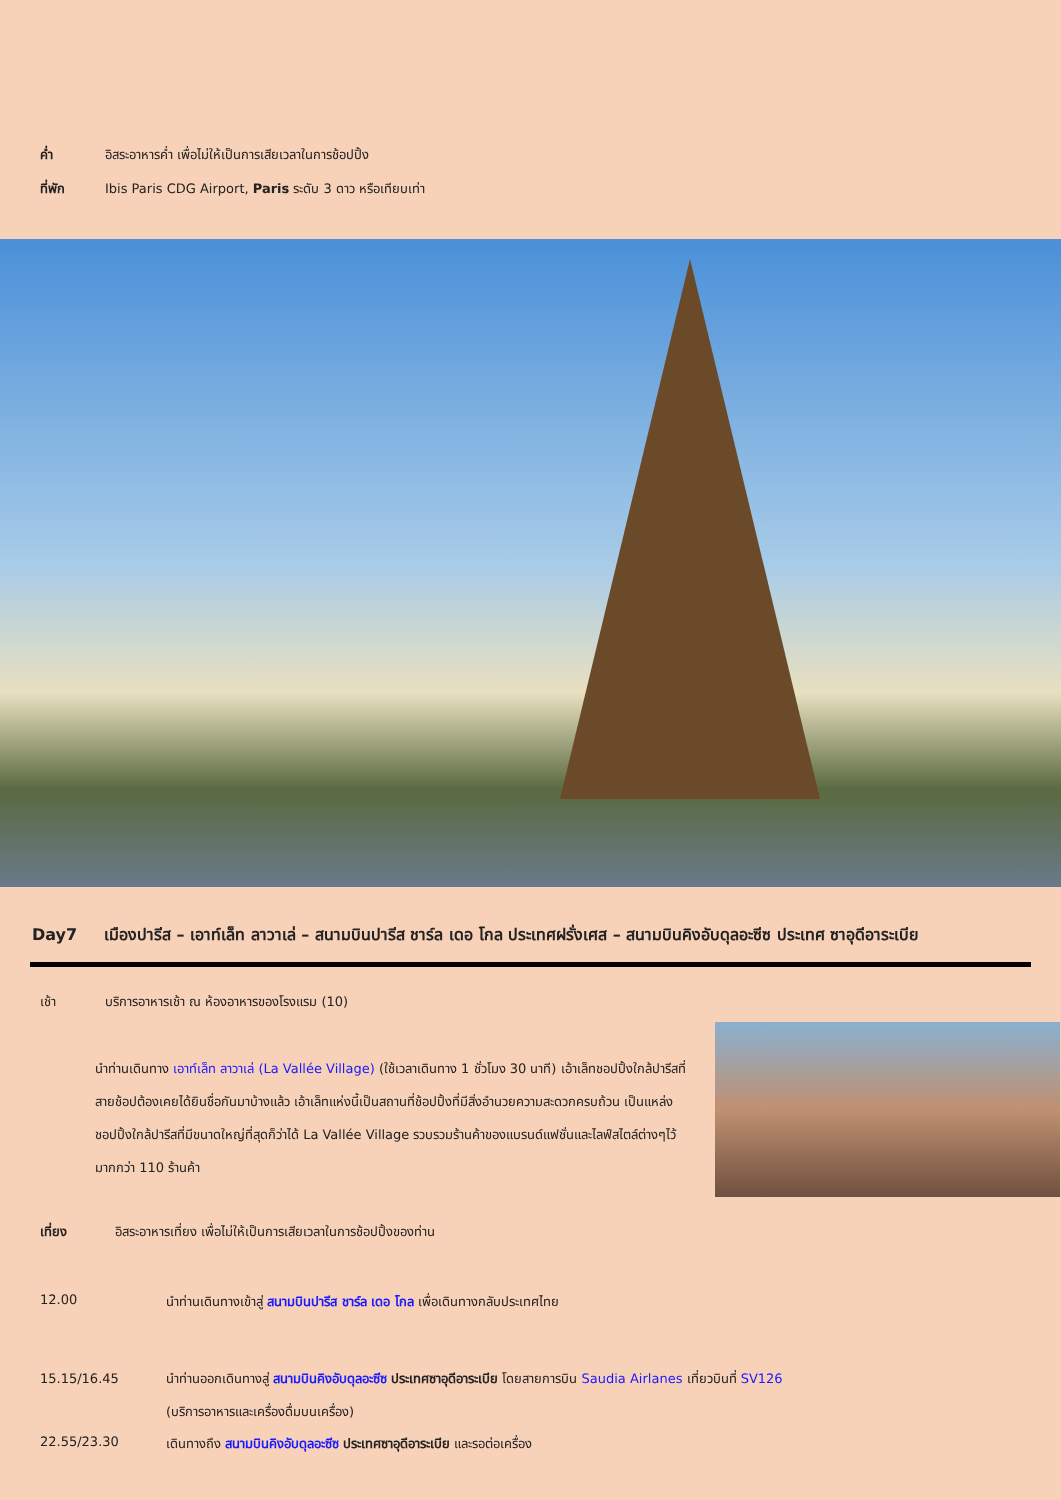ค่ำ อิสระอาหารค่ำ เพื่อไม่ให้เป็นการเสียเวลาในการช้อปปิ้ง
ที่พัก Ibis Paris CDG Airport, Paris ระดับ 3 ดาว หรือเทียบเท่า
Day7 เมืองปารีส – เอาท์เล็ท ลาวาเล่ – สนามบินปารีส ชาร์ล เดอ โกล ประเทศฝรั่งเศส – สนามบินคิงอับดุลอะซีซ ประเทศ ซาอุดีอาระเบีย
เช้า บริการอาหารเช้า ณ ห้องอาหารของโรงแรม (10)
นำท่านเดินทาง เอาท์เล็ท ลาวาเล่ (La Vallée Village) (ใช้เวลาเดินทาง 1 ชั่วโมง 30 นาที) เอ้าเล็ทชอปปิ้งใกล้ปารีสที่สายช้อปต้องเคยได้ยินชื่อกันมาบ้างแล้ว เอ้าเล็ทแห่งนี้เป็นสถานที่ช้อปปิ้งที่มีสิ่งอำนวยความสะดวกครบถ้วน เป็นแหล่งชอปปิ้งใกล้ปารีสที่มีขนาดใหญ่ที่สุดก็ว่าได้ La Vallée Village รวบรวมร้านค้าของแบรนด์แฟชั่นและไลฟ์สไตล์ต่างๆไว้มากกว่า 110 ร้านค้า
เที่ยง อิสระอาหารเที่ยง เพื่อไม่ให้เป็นการเสียเวลาในการช้อปปิ้งของท่าน
12.00 นำท่านเดินทางเข้าสู่ สนามบินปารีส ชาร์ล เดอ โกล เพื่อเดินทางกลับประเทศไทย
15.15/16.45 นำท่านออกเดินทางสู่ สนามบินคิงอับดุลอะซีซ ประเทศซาอุดีอาระเบีย โดยสายการบิน Saudia Airlanes เที่ยวบินที่ SV126
(บริการอาหารและเครื่องดื่มบนเครื่อง)
22.55/23.30 เดินทางถึง สนามบินคิงอับดุลอะซีซ ประเทศซาอุดีอาระเบีย และรอต่อเครื่อง